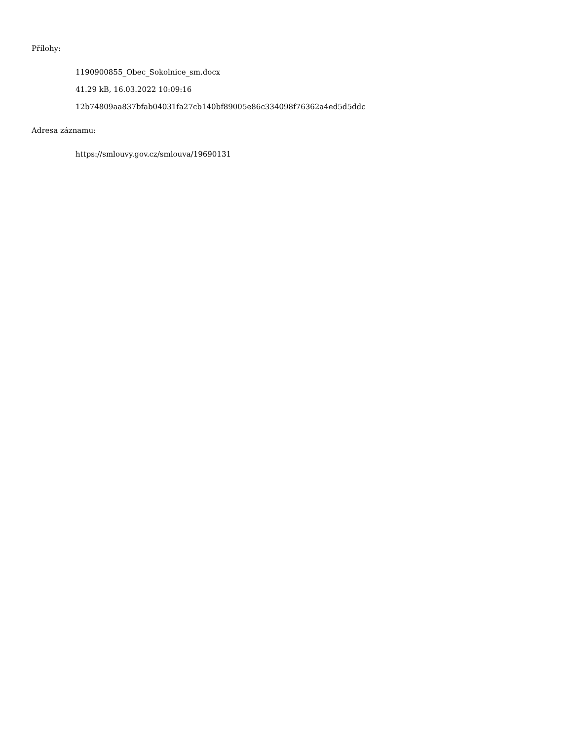Přílohy:
1190900855_Obec_Sokolnice_sm.docx
41.29 kB, 16.03.2022 10:09:16
12b74809aa837bfab04031fa27cb140bf89005e86c334098f76362a4ed5d5ddc
Adresa záznamu:
https://smlouvy.gov.cz/smlouva/19690131